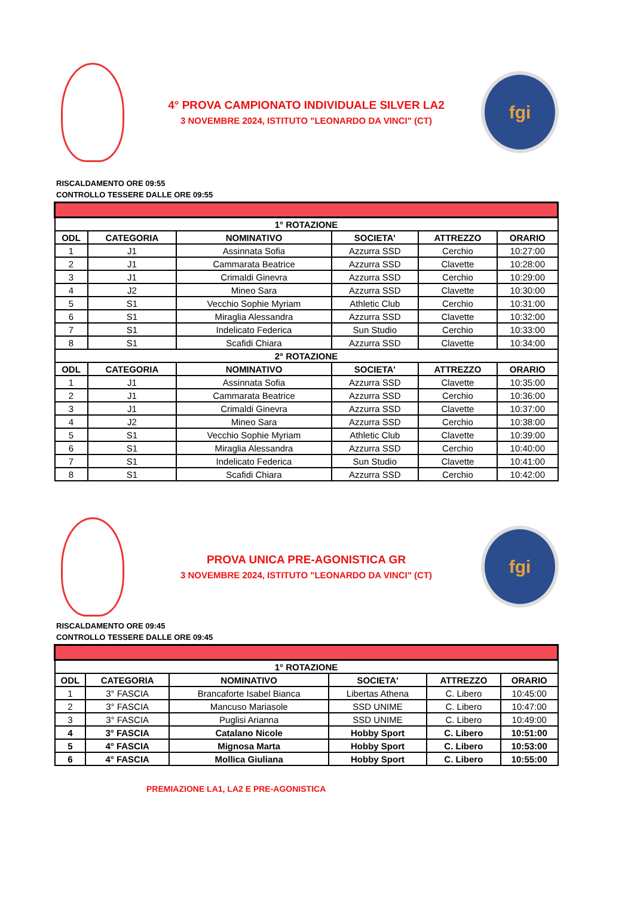4° PROVA CAMPIONATO INDIVIDUALE SILVER LA2
3 NOVEMBRE 2024, ISTITUTO "LEONARDO DA VINCI" (CT)
fgi
RISCALDAMENTO ORE 09:55
CONTROLLO TESSERE DALLE ORE 09:55
| 1° ROTAZIONE | | | | | |
| --- | --- | --- | --- | --- | --- |
| ODL | CATEGORIA | NOMINATIVO | SOCIETA' | ATTREZZO | ORARIO |
| 1 | J1 | Assinnata Sofia | Azzurra SSD | Cerchio | 10:27:00 |
| 2 | J1 | Cammarata Beatrice | Azzurra SSD | Clavette | 10:28:00 |
| 3 | J1 | Crimaldi Ginevra | Azzurra SSD | Cerchio | 10:29:00 |
| 4 | J2 | Mineo Sara | Azzurra SSD | Clavette | 10:30:00 |
| 5 | S1 | Vecchio Sophie Myriam | Athletic Club | Cerchio | 10:31:00 |
| 6 | S1 | Miraglia Alessandra | Azzurra SSD | Clavette | 10:32:00 |
| 7 | S1 | Indelicato Federica | Sun Studio | Cerchio | 10:33:00 |
| 8 | S1 | Scafidi Chiara | Azzurra SSD | Clavette | 10:34:00 |
| 2° ROTAZIONE | | | | | |
| ODL | CATEGORIA | NOMINATIVO | SOCIETA' | ATTREZZO | ORARIO |
| 1 | J1 | Assinnata Sofia | Azzurra SSD | Clavette | 10:35:00 |
| 2 | J1 | Cammarata Beatrice | Azzurra SSD | Cerchio | 10:36:00 |
| 3 | J1 | Crimaldi Ginevra | Azzurra SSD | Clavette | 10:37:00 |
| 4 | J2 | Mineo Sara | Azzurra SSD | Cerchio | 10:38:00 |
| 5 | S1 | Vecchio Sophie Myriam | Athletic Club | Clavette | 10:39:00 |
| 6 | S1 | Miraglia Alessandra | Azzurra SSD | Cerchio | 10:40:00 |
| 7 | S1 | Indelicato Federica | Sun Studio | Clavette | 10:41:00 |
| 8 | S1 | Scafidi Chiara | Azzurra SSD | Cerchio | 10:42:00 |
PROVA UNICA PRE-AGONISTICA GR
3 NOVEMBRE 2024, ISTITUTO "LEONARDO DA VINCI" (CT)
fgi
RISCALDAMENTO ORE 09:45
CONTROLLO TESSERE DALLE ORE 09:45
| 1° ROTAZIONE | | | | | |
| --- | --- | --- | --- | --- | --- |
| ODL | CATEGORIA | NOMINATIVO | SOCIETA' | ATTREZZO | ORARIO |
| 1 | 3° FASCIA | Brancaforte Isabel Bianca | Libertas Athena | C. Libero | 10:45:00 |
| 2 | 3° FASCIA | Mancuso Mariasole | SSD UNIME | C. Libero | 10:47:00 |
| 3 | 3° FASCIA | Puglisi Arianna | SSD UNIME | C. Libero | 10:49:00 |
| 4 | 3° FASCIA | Catalano Nicole | Hobby Sport | C. Libero | 10:51:00 |
| 5 | 4° FASCIA | Mignosa Marta | Hobby Sport | C. Libero | 10:53:00 |
| 6 | 4° FASCIA | Mollica Giuliana | Hobby Sport | C. Libero | 10:55:00 |
PREMIAZIONE LA1, LA2 E PRE-AGONISTICA